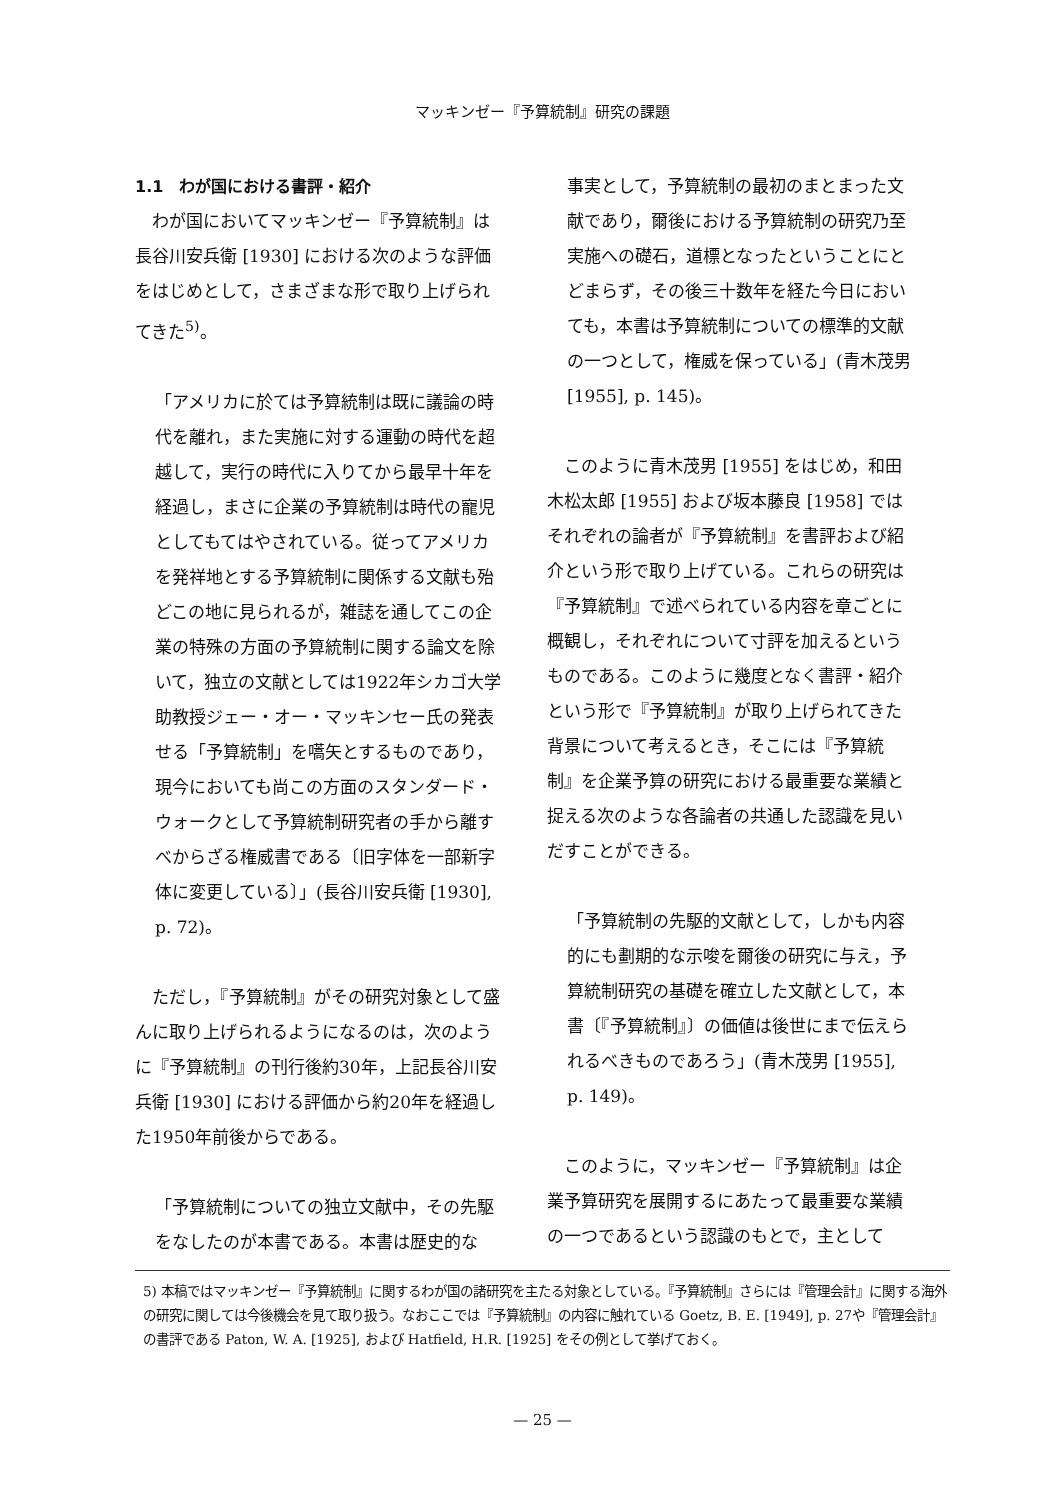マッキンゼー『予算統制』研究の課題
1.1　わが国における書評・紹介
わが国においてマッキンゼー『予算統制』は長谷川安兵衛 [1930] における次のような評価をはじめとして，さまざまな形で取り上げられてきた<sup>5)</sup>。
「アメリカに於ては予算統制は既に議論の時代を離れ，また実施に対する運動の時代を超越して，実行の時代に入りてから最早十年を経過し，まさに企業の予算統制は時代の寵児としてもてはやされている。従ってアメリカを発祥地とする予算統制に関係する文献も殆どこの地に見られるが，雑誌を通してこの企業の特殊の方面の予算統制に関する論文を除いて，独立の文献としては1922年シカゴ大学助教授ジェー・オー・マッキンセー氏の発表せる「予算統制」を嚆矢とするものであり，現今においても尚この方面のスタンダード・ウォークとして予算統制研究者の手から離すべからざる権威書である〔旧字体を一部新字体に変更している〕」(長谷川安兵衛 [1930], p. 72)。
ただし，『予算統制』がその研究対象として盛んに取り上げられるようになるのは，次のように『予算統制』の刊行後約30年，上記長谷川安兵衛 [1930] における評価から約20年を経過した1950年前後からである。
「予算統制についての独立文献中，その先駆をなしたのが本書である。本書は歴史的な
事実として，予算統制の最初のまとまった文献であり，爾後における予算統制の研究乃至実施への礎石，道標となったということにとどまらず，その後三十数年を経た今日においても，本書は予算統制についての標準的文献の一つとして，権威を保っている」(青木茂男 [1955], p. 145)。
このように青木茂男 [1955] をはじめ，和田木松太郎 [1955] および坂本藤良 [1958] ではそれぞれの論者が『予算統制』を書評および紹介という形で取り上げている。これらの研究は『予算統制』で述べられている内容を章ごとに概観し，それぞれについて寸評を加えるというものである。このように幾度となく書評・紹介という形で『予算統制』が取り上げられてきた背景について考えるとき，そこには『予算統制』を企業予算の研究における最重要な業績と捉える次のような各論者の共通した認識を見いだすことができる。
「予算統制の先駆的文献として，しかも内容的にも劃期的な示唆を爾後の研究に与え，予算統制研究の基礎を確立した文献として，本書〔『予算統制』〕の価値は後世にまで伝えられるべきものであろう」(青木茂男 [1955], p. 149)。
このように，マッキンゼー『予算統制』は企業予算研究を展開するにあたって最重要な業績の一つであるという認識のもとで，主として
5) 本稿ではマッキンゼー『予算統制』に関するわが国の諸研究を主たる対象としている。『予算統制』さらには『管理会計』に関する海外の研究に関しては今後機会を見て取り扱う。なおここでは『予算統制』の内容に触れている Goetz, B. E. [1949], p. 27や『管理会計』の書評である Paton, W. A. [1925], および Hatfield, H.R. [1925] をその例として挙げておく。
— 25 —